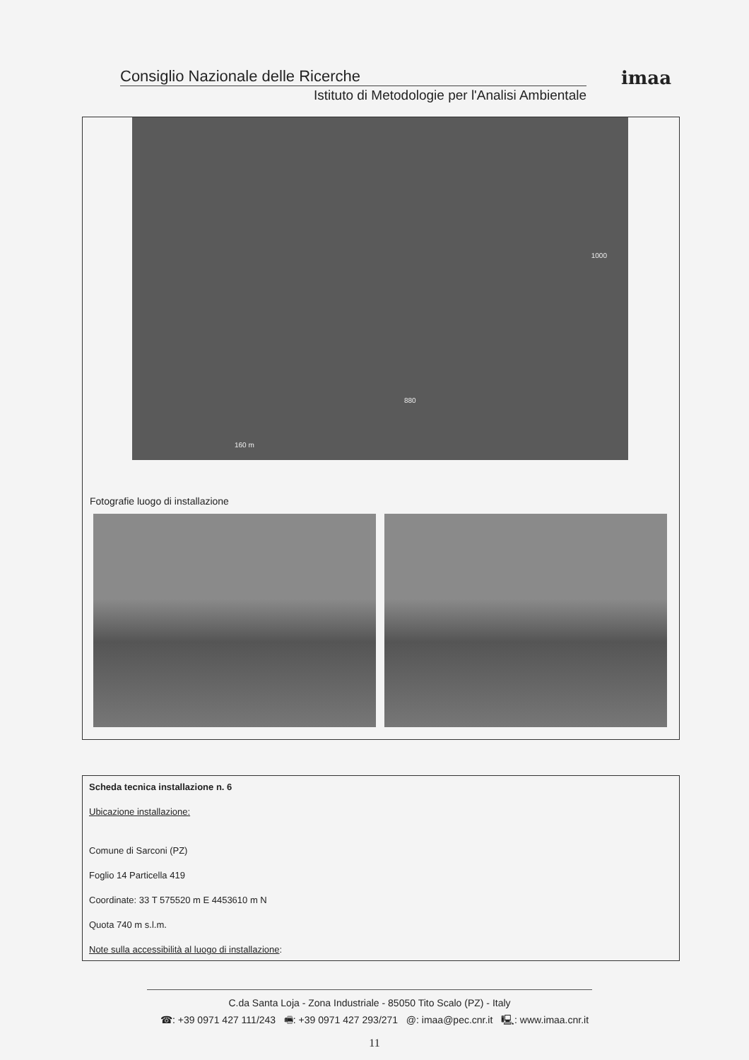Consiglio Nazionale delle Ricerche
Istituto di Metodologie per l'Analisi Ambientale
imaa
880
1000
160 m
Fotografie luogo di installazione
Scheda tecnica installazione n. 6
Ubicazione installazione:
Comune di Sarconi (PZ)
Foglio 14 Particella 419
Coordinate: 33 T 575520 m E 4453610 m N
Quota 740 m s.l.m.
Note sulla accessibilità al luogo di installazione:
C.da Santa Loja - Zona Industriale - 85050 Tito Scalo (PZ) - Italy
☎: +39 0971 427 111/243 🖷: +39 0971 427 293/271 @: imaa@pec.cnr.it 🖳: www.imaa.cnr.it
11